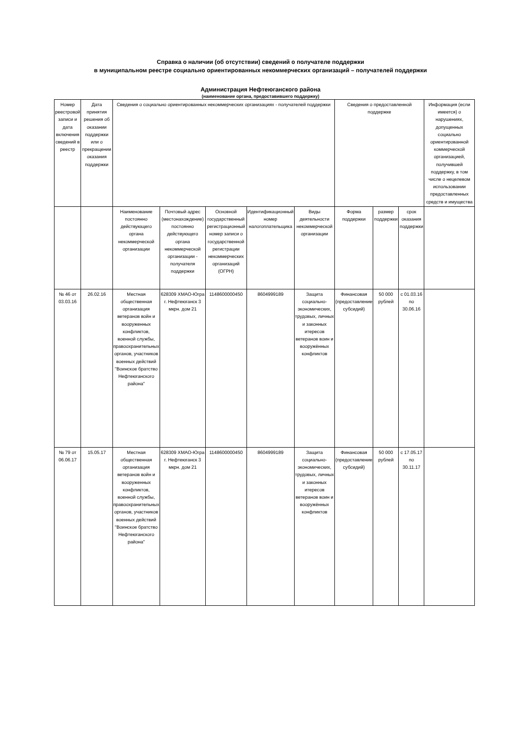Справка о наличии (об отсутствии) сведений о получателе поддержки
в муниципальном реестре социально ориентированных некоммерческих организаций – получателей поддержки
Администрация Нефтеюганского района
(наименование органа, предоставившего поддержку)
| Номер реестровой записи и дата включения сведений в реестр | Дата принятия решения об оказании поддержки или о прекращении оказания поддержки | Сведения о социально ориентированных некоммерческих организациях - получателей поддержки | | | | | Сведения о предоставленной поддержке | | | Информация (если имеется) о нарушениях, допущенных социально ориентированной коммерческой организацией, получившей поддержку, в том числе о нецелевом использовании предоставленных средств и имущества |
| | | Наименование постоянно действующего органа некоммерческой организации | Почтовый адрес (местонахождение) постоянно действующего органа некоммерческой организации - получателя поддержки | Основной государственный регистрационный номер записи о государственной регистрации некоммерческих организаций (ОГРН) | Идентификационный номер налогоплательщика | Виды деятельности некоммерческой организации | Форма поддержки | размер поддержки | срок оказания поддержки | |
| № 46 от 03.03.16 | 26.02.16 | Местная общественная организация ветеранов войн и вооруженных конфликтов, военной службы, правоохранительных органов, участников военных действий "Воинское братство Нефтеюганского района" | 628309 ХМАО-Югра г. Нефтеюганск 3 мкрн. дом 21 | 1148600000450 | 8604999189 | Защита социально-экономических, трудовых, личных и законных итересов ветеранов воин и вооружённых конфликтов | Финансовая (предоставление субсидий) | 50 000 рублей | с 01.03.16 по 30.06.16 | |
| № 79 от 06.06.17 | 15.05.17 | Местная общественная организация ветеранов войн и вооруженных конфликтов, военной службы, правоохранительных органов, участников военных действий "Воинское братство Нефтеюганского района" | 628309 ХМАО-Югра г. Нефтеюганск 3 мкрн. дом 21 | 1148600000450 | 8604999189 | Защита социально-экономических, трудовых, личных и законных итересов ветеранов воин и вооружённых конфликтов | Финансовая (предоставление субсидий) | 50 000 рублей | с 17.05.17 по 30.11.17 | |